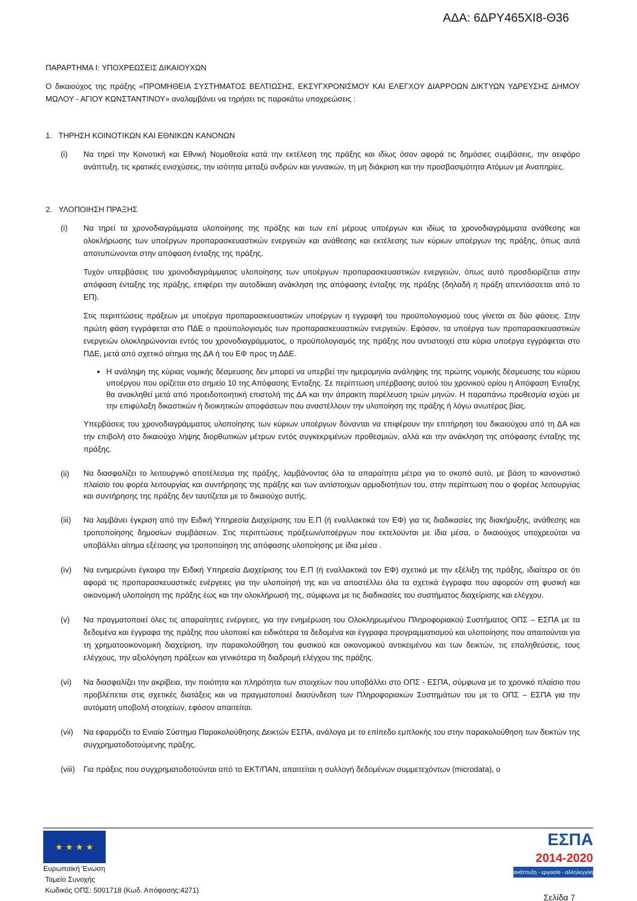ΑΔΑ: 6ΔΡΥ465ΧΙ8-Θ36
ΠΑΡΑΡΤΗΜΑ Ι: ΥΠΟΧΡΕΩΣΕΙΣ ΔΙΚΑΙΟΥΧΩΝ
Ο δικαιούχος της πράξης «ΠΡΟΜΗΘΕΙΑ ΣΥΣΤΗΜΑΤΟΣ ΒΕΛΤΙΩΣΗΣ, ΕΚΣΥΓΧΡΟΝΙΣΜΟΥ ΚΑΙ ΕΛΕΓΧΟΥ ΔΙΑΡΡΟΩΝ ΔΙΚΤΥΩΝ ΥΔΡΕΥΣΗΣ ΔΗΜΟΥ ΜΩΛΟΥ - ΑΓΙΟΥ ΚΩΝΣΤΑΝΤΙΝΟΥ» αναλαμβάνει να τηρήσει τις παρακάτω υποχρεώσεις :
1. ΤΗΡΗΣΗ ΚΟΙΝΟΤΙΚΩΝ ΚΑΙ ΕΘΝΙΚΩΝ ΚΑΝΟΝΩΝ
(i) Να τηρεί την Κοινοτική και Εθνική Νομοθεσία κατά την εκτέλεση της πράξης και ιδίως όσον αφορά τις δημόσιες συμβάσεις, την αειφόρο ανάπτυξη, τις κρατικές ενισχύσεις, την ισότητα μεταξύ ανδρών και γυναικών, τη μη διάκριση και την προσβασιμότητα Ατόμων με Αναπηρίες.
2. ΥΛΟΠΟΙΗΣΗ ΠΡΑΞΗΣ
(i) Να τηρεί τα χρονοδιαγράμματα υλοποίησης της πράξης και των επί μέρους υποέργων και ιδίως τα χρονοδιαγράμματα ανάθεσης και ολοκλήρωσης των υποέργων προπαρασκευαστικών ενεργειών και ανάθεσης και εκτέλεσης των κύριων υποέργων της πράξης, όπως αυτά αποτυπώνονται στην απόφαση ένταξης της πράξης.
Τυχόν υπερβάσεις του χρονοδιαγράμματος υλοποίησης των υποέργων προπαρασκευαστικών ενεργειών, όπως αυτό προσδιορίζεται στην απόφαση ένταξης της πράξης, επιφέρει την αυτοδίκαιη ανάκληση της απόφασης ένταξης της πράξης (δηλαδή η πράξη απεντάσσεται από το ΕΠ).
Στις περιπτώσεις πράξεων με υποέργα προπαρασκευαστικών υποέργων η εγγραφή του προϋπολογισμού τους γίνεται σε δύο φάσεις. Στην πρώτη φάση εγγράφεται στο ΠΔΕ ο προϋπολογισμός των προπαρασκευαστικών ενεργειών. Εφόσον, τα υποέργα των προπαρασκευαστικών ενεργειών ολοκληρώνονται εντός του χρονοδιαγράμματος, ο προϋπολογισμός της πράξης που αντιστοιχεί στα κύρια υποέργα εγγράφεται στο ΠΔΕ, μετά από σχετικό αίτημα της ΔΑ ή του ΕΦ προς τη ΔΔΕ.
Η ανάληψη της κύριας νομικής δέσμευσης δεν μπορεί να υπερβεί την ημερομηνία ανάληψης της πρώτης νομικής δέσμευσης του κύριου υποέργου που ορίζεται στο σημείο 10 της Απόφασης Ένταξης. Σε περίπτωση υπέρβασης αυτού του χρονικού ορίου η Απόφαση Ένταξης θα ανακληθεί μετά από προειδοποιητική επιστολή της ΔΑ και την άπρακτη παρέλευση τριών μηνών. Η παραπάνω προθεσμία ισχύει με την επιφύλαξη δικαστικών ή διοικητικών αποφάσεων που αναστέλλουν την υλοποίηση της πράξης ή λόγω ανωτέρας βίας.
Υπερβάσεις του χρονοδιαγράμματος υλοποίησης των κύριων υποέργων δύνανται να επιφέρουν την επιτήρηση του δικαιούχου από τη ΔΑ και την επιβολή στο δικαιούχο λήψης διορθωτικών μέτρων εντός συγκεκριμένων προθεσμιών, αλλά και την ανάκληση της απόφασης ένταξης της πράξης.
(ii)
Να διασφαλίζει το λειτουργικό αποτέλεσμα της πράξης, λαμβάνοντας όλα τα απαραίτητα μέτρα για το σκοπό αυτό, με βάση το κανονιστικό πλαίσιο του φορέα λειτουργίας και συντήρησης της πράξης και των αντίστοιχων αρμοδιοτήτων του, στην περίπτωση που ο φορέας λειτουργίας και συντήρησης της πράξης δεν ταυτίζεται με το δικαιούχο αυτής.
(iii)
Να λαμβάνει έγκριση από την Ειδική Υπηρεσία Διαχείρισης του Ε.Π (ή εναλλακτικά τον ΕΦ) για τις διαδικασίες της διακήρυξης, ανάθεσης και τροποποίησης δημοσίων συμβάσεων. Στις περιπτώσεις πράξεων/υποέργων που εκτελούνται με ίδια μέσα, ο δικαιούχος υποχρεούται να υποβάλλει αίτημα εξέτασης για τροποποίηση της απόφασης υλοποίησης με ίδια μέσα .
(iv) Να ενημερώνει έγκαιρα την Ειδική Υπηρεσία Διαχείρισης του Ε.Π (ή εναλλακτικά τον ΕΦ) σχετικά με την εξέλιξη της πράξης, ιδιαίτερα σε ότι αφορά τις προπαρασκευαστικές ενέργειες για την υλοποίησή της και να αποστέλλει όλα τα σχετικά έγγραφα που αφορούν στη φυσική και οικονομική υλοποίηση της πράξης έως και την ολοκλήρωσή της, σύμφωνα με τις διαδικασίες του συστήματος διαχείρισης και ελέγχου.
(v) Να πραγματοποιεί όλες τις απαραίτητες ενέργειες, για την ενημέρωση του Ολοκληρωμένου Πληροφοριακού Συστήματος ΟΠΣ – ΕΣΠΑ με τα δεδομένα και έγγραφα της πράξης που υλοποιεί και ειδικότερα τα δεδομένα και έγγραφα προγραμματισμού και υλοποίησης που απαιτούνται για τη χρηματοοικονομική διαχείριση, την παρακολούθηση του φυσικού και οικονομικού αντικειμένου και των δεικτών, τις επαληθεύσεις, τους ελέγχους, την αξιολόγηση πράξεων και γενικότερα τη διαδρομή ελέγχου της πράξης.
(vi) Να διασφαλίζει την ακρίβεια, την ποιότητα και πληρότητα των στοιχείων που υποβάλλει στο ΟΠΣ - ΕΣΠΑ, σύμφωνα με το χρονικό πλαίσιο που προβλέπεται στις σχετικές διατάξεις και να πραγματοποιεί διασύνδεση των Πληροφοριακών Συστημάτων του με το ΟΠΣ – ΕΣΠΑ για την αυτόματη υποβολή στοιχείων, εφόσον απαιτείται.
(vii)
Να εφαρμόζει το Ενιαίο Σύστημα Παρακολούθησης Δεικτών ΕΣΠΑ, ανάλογα με το επίπεδο εμπλοκής του στην παρακολούθηση των δεικτών της συγχρηματοδοτούμενης πράξης.
(viii)
Για πράξεις που συγχρηματοδοτούνται από το ΕΚΤ/ΠΑΝ, απαιτείται η συλλογή δεδομένων συμμετεχόντων (microdata), ο
★ ★ ★ ★
Ευρωπαϊκή Ένωση
Ταμείο Συνοχής
Κωδικός ΟΠΣ: 5001718 (Κωδ. Απόφασης:4271)
ΕΣΠΑ
2014-2020
ανάπτυξη - εργασία - αλληλεγγύη
Σελίδα 7